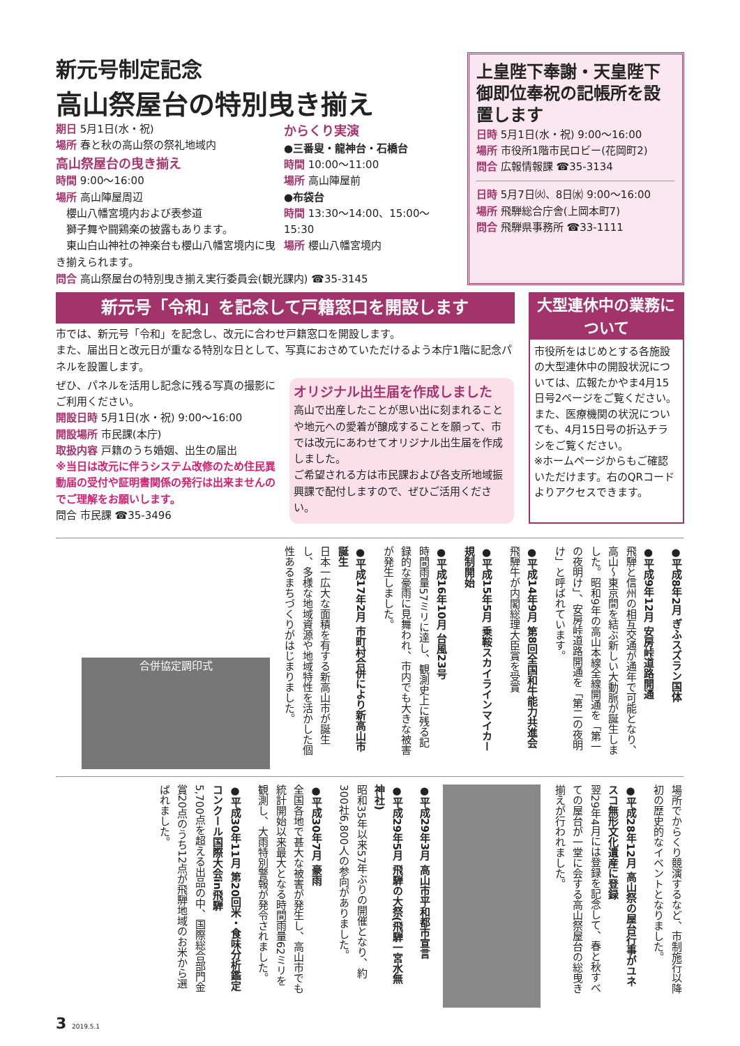新元号制定記念
高山祭屋台の特別曳き揃え
期日 5月1日(水・祝)
場所 春と秋の高山祭の祭礼地域内
高山祭屋台の曳き揃え
時間 9:00～16:00
場所 高山陣屋周辺
　櫻山八幡宮境内および表参道
　獅子舞や闘鶏楽の披露もあります。
　東山白山神社の神楽台も櫻山八幡宮境内に曳き揃えられます。
からくり実演
●三番叟・龍神台・石橋台
時間 10:00～11:00
場所 高山陣屋前
●布袋台
時間 13:30～14:00、15:00～15:30
場所 櫻山八幡宮境内
問合 高山祭屋台の特別曳き揃え実行委員会(観光課内) ☎35-3145
上皇陛下奉謝・天皇陛下御即位奉祝の記帳所を設置します
日時 5月1日(水・祝) 9:00～16:00
場所 市役所1階市民ロビー(花岡町2)
問合 広報情報課 ☎35-3134
日時 5月7日㈫、8日㈬ 9:00～16:00
場所 飛騨総合庁舎(上岡本町7)
問合 飛騨県事務所 ☎33-1111
新元号「令和」を記念して戸籍窓口を開設します
市では、新元号「令和」を記念し、改元に合わせ戸籍窓口を開設します。
また、届出日と改元日が重なる特別な日として、写真におさめていただけるよう本庁1階に記念パネルを設置します。
ぜひ、パネルを活用し記念に残る写真の撮影にご利用ください。
開設日時 5月1日(水・祝) 9:00～16:00
開設場所 市民課(本庁)
取扱内容 戸籍のうち婚姻、出生の届出
※当日は改元に伴うシステム改修のため住民異動届の受付や証明書関係の発行は出来ませんのでご理解をお願いします。
問合 市民課 ☎35-3496
オリジナル出生届を作成しました
高山で出産したことが思い出に刻まれることや地元への愛着が醸成することを願って、市では改元にあわせてオリジナル出生届を作成しました。
ご希望される方は市民課および各支所地域振興課で配付しますので、ぜひご活用ください。
大型連休中の業務について
市役所をはじめとする各施設の大型連休中の開設状況については、広報たかやま4月15日号2ページをご覧ください。
また、医療機関の状況についても、4月15日号の折込チラシをご覧ください。
※ホームページからもご確認いただけます。右のQRコードよりアクセスできます。
●平成8年2月 ぎふスズラン国体
●平成9年12月 安房峠道路開通
飛騨と信州の相互交通が通年で可能となり、高山～東京間を結ぶ新しい大動脈が誕生しました。昭和9年の高山本線全線開通を「第一の夜明け」、安房峠道路開通を「第二の夜明け」と呼ばれています。
●平成14年9月 第8回全国和牛能力共進会
飛騨牛が内閣総理大臣賞を受賞
●平成15年5月 乗鞍スカイラインマイカー規制開始
●平成16年10月 台風23号
時間雨量57ミリに達し、観測史上に残る記録的な豪雨に見舞われ、市内でも大きな被害が発生しました。
●平成17年2月 市町村合併により新高山市誕生
日本一広大な面積を有する新高山市が誕生し、多様な地域資源や地域特性を活かした個性あるまちづくりがはじまりました。
合併協定調印式
場所でからくり競演するなど、市制施行以降初の歴史的なイベントとなりました。
●平成28年12月 高山祭の屋台行事がユネスコ無形文化遺産に登録
翌29年4月には登録を記念して、春と秋すべての屋台が一堂に会する高山祭屋台の総曳き揃えが行われました。
●平成29年3月 高山市平和都市宣言
●平成29年5月 飛騨の大祭(飛騨一宮水無神社)
昭和35年以来57年ぶりの開催となり、約300社6,800人の参向がありました。
●平成30年7月 豪雨
全国各地で甚大な被害が発生し、高山市でも統計開始以来最大となる時間雨量62ミリを観測し、大雨特別警報が発令されました。
●平成30年11月 第20回米・食味分析鑑定コンクール国際大会in飛騨
5,700点を超える出品の中、国際総合部門金賞20点のうち12点が飛騨地域のお米から選ばれました。
3 2019.5.1